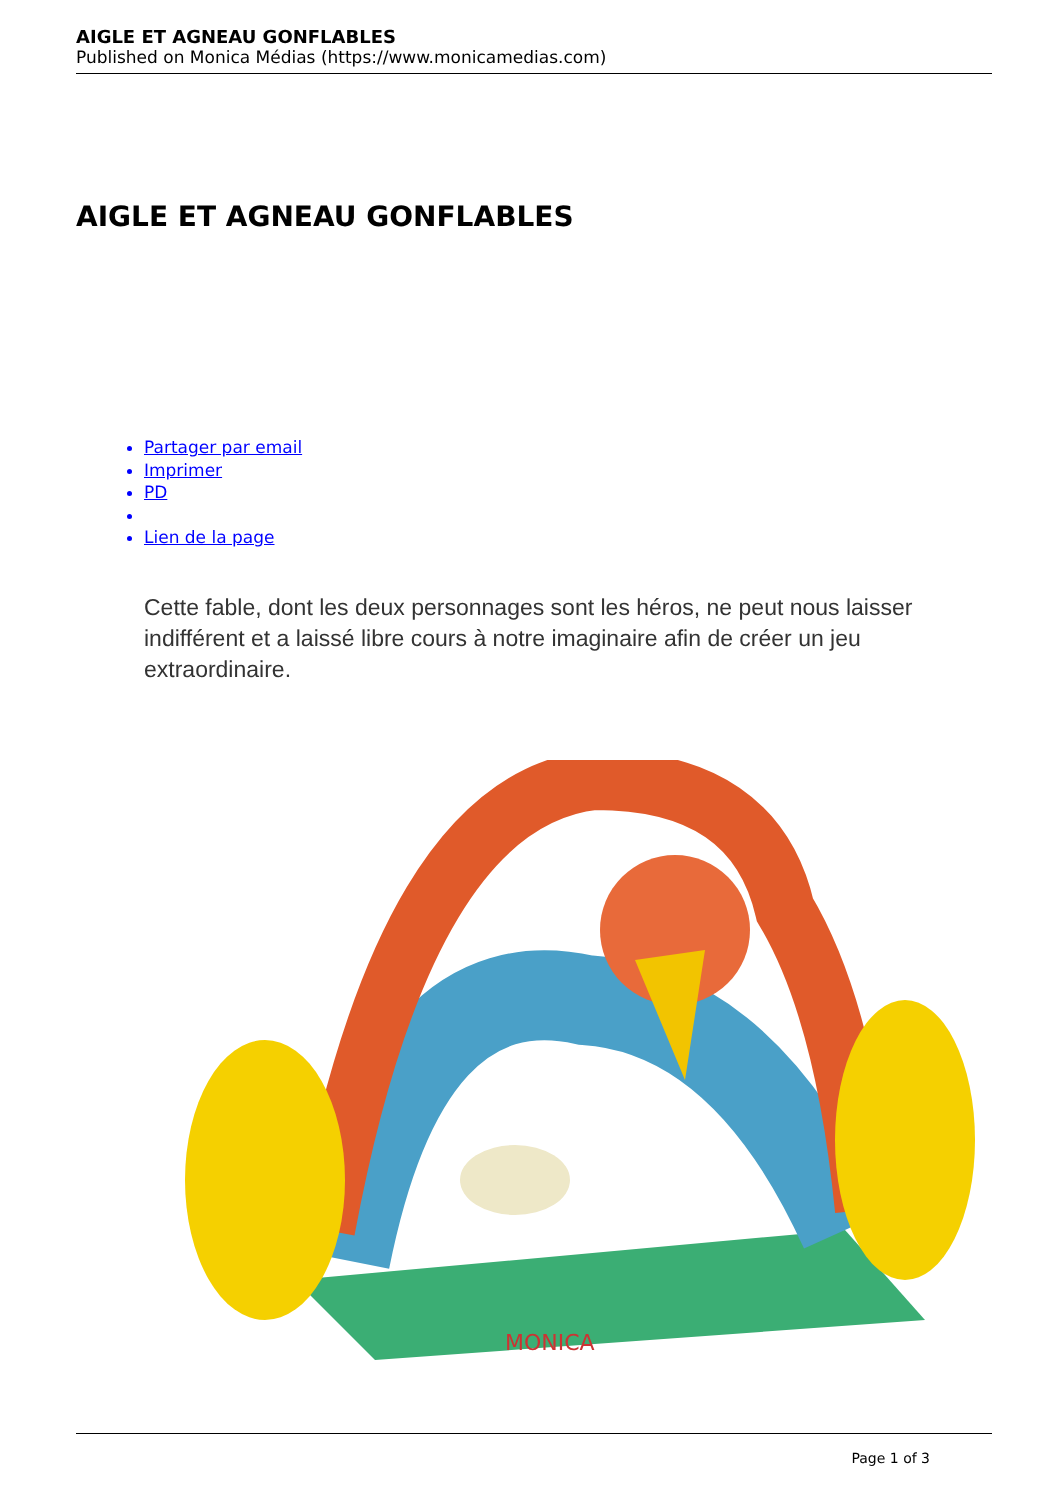AIGLE ET AGNEAU GONFLABLES
Published on Monica Médias (https://www.monicamedias.com)
AIGLE ET AGNEAU GONFLABLES
Partager par email
Imprimer
PD
Lien de la page
Cette fable, dont les deux personnages sont les héros, ne peut nous laisser indifférent et a laissé libre cours à notre imaginaire afin de créer un jeu extraordinaire.
MONICA
Page 1 of 3